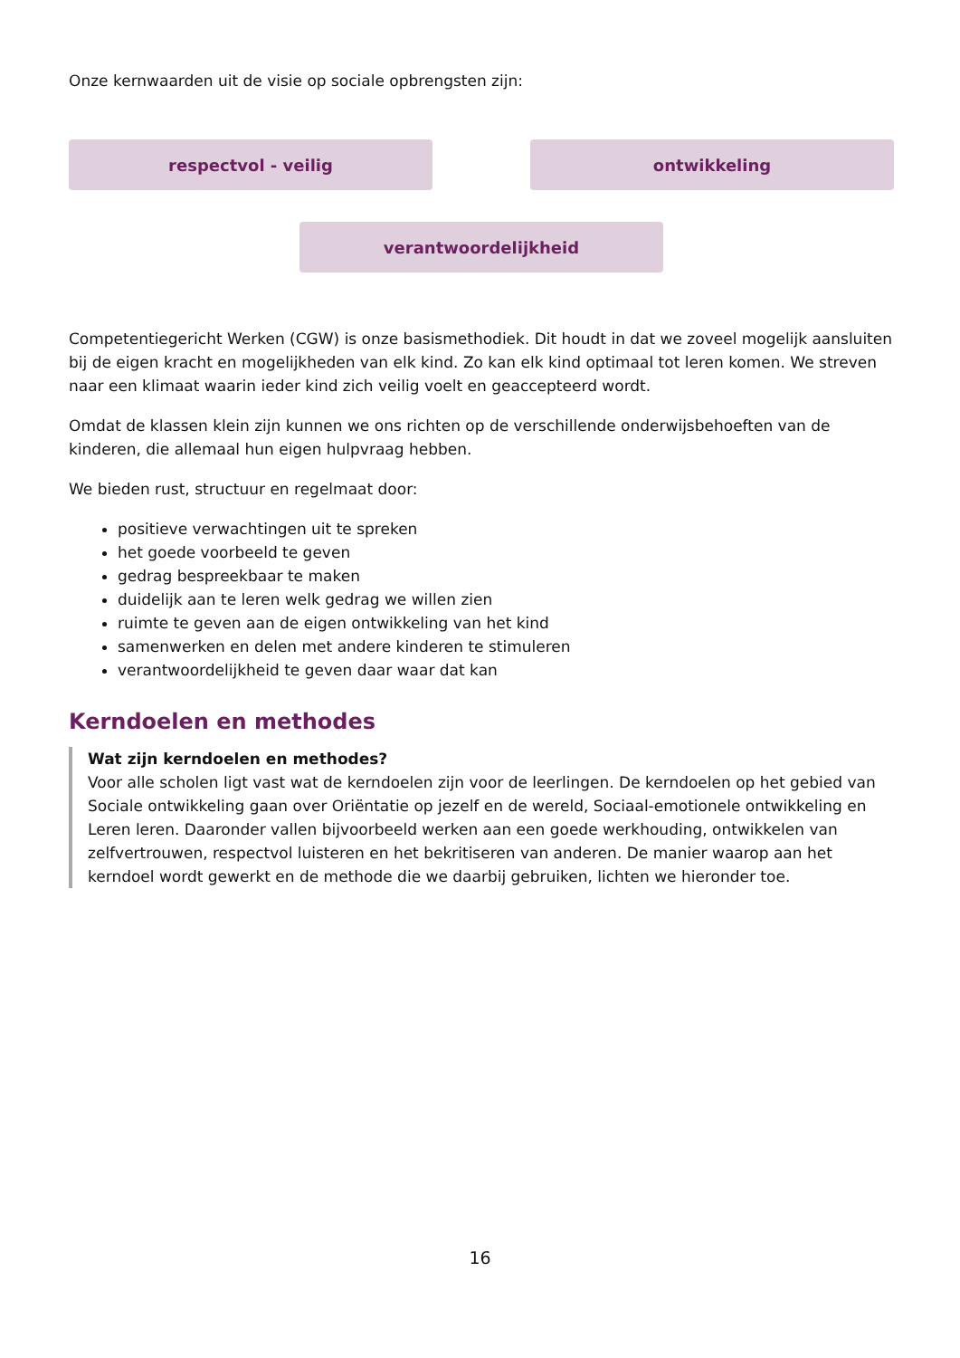Onze kernwaarden uit de visie op sociale opbrengsten zijn:
respectvol - veilig ontwikkeling
verantwoordelijkheid
Competentiegericht Werken (CGW) is onze basismethodiek. Dit houdt in dat we zoveel mogelijk aansluiten bij de eigen kracht en mogelijkheden van elk kind. Zo kan elk kind optimaal tot leren komen. We streven naar een klimaat waarin ieder kind zich veilig voelt en geaccepteerd wordt.
Omdat de klassen klein zijn kunnen we ons richten op de verschillende onderwijsbehoeften van de kinderen, die allemaal hun eigen hulpvraag hebben.
We bieden rust, structuur en regelmaat door:
positieve verwachtingen uit te spreken
het goede voorbeeld te geven
gedrag bespreekbaar te maken
duidelijk aan te leren welk gedrag we willen zien
ruimte te geven aan de eigen ontwikkeling van het kind
samenwerken en delen met andere kinderen te stimuleren
verantwoordelijkheid te geven daar waar dat kan
Kerndoelen en methodes
Wat zijn kerndoelen en methodes?
Voor alle scholen ligt vast wat de kerndoelen zijn voor de leerlingen. De kerndoelen op het gebied van Sociale ontwikkeling gaan over Oriëntatie op jezelf en de wereld, Sociaal-emotionele ontwikkeling en Leren leren. Daaronder vallen bijvoorbeeld werken aan een goede werkhouding, ontwikkelen van zelfvertrouwen, respectvol luisteren en het bekritiseren van anderen. De manier waarop aan het kerndoel wordt gewerkt en de methode die we daarbij gebruiken, lichten we hieronder toe.
16